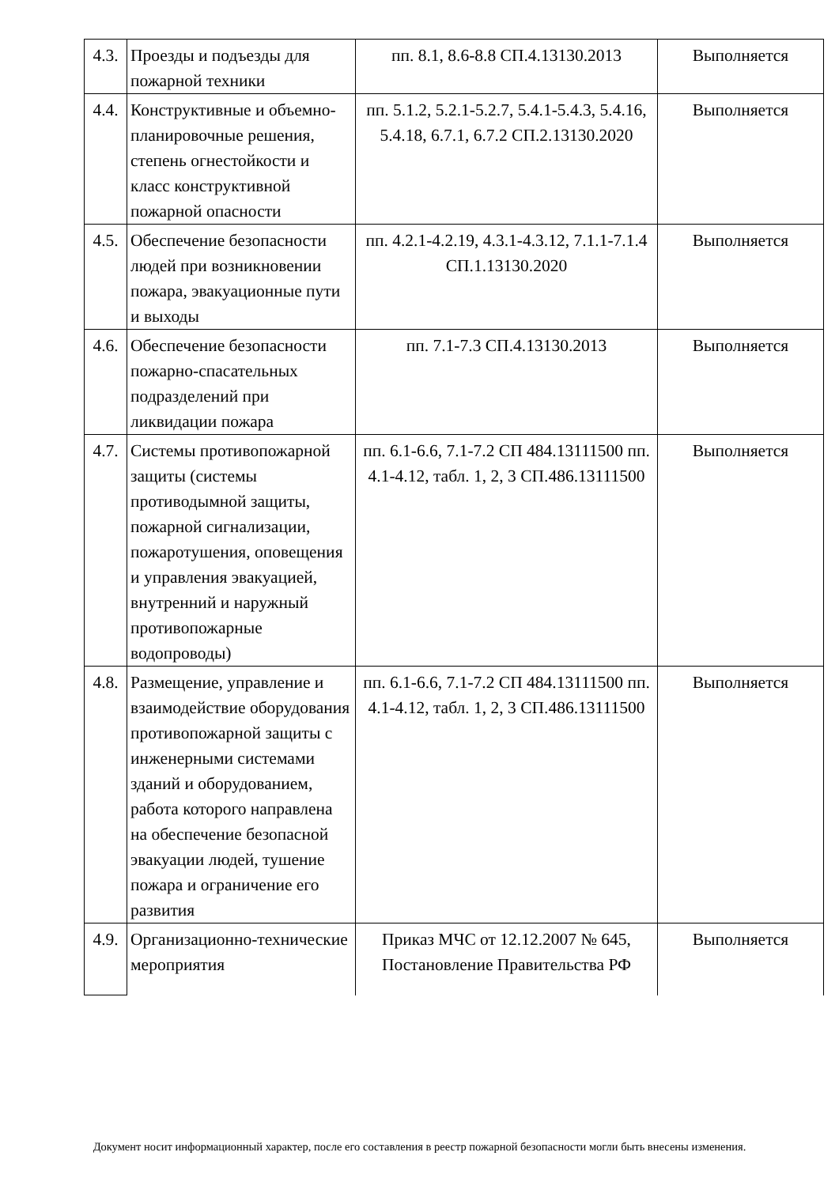| 4.3. | Проезды и подъезды для пожарной техники | пп. 8.1, 8.6-8.8 СП.4.13130.2013 | Выполняется |
| 4.4. | Конструктивные и объемно-планировочные решения, степень огнестойкости и класс конструктивной пожарной опасности | пп. 5.1.2, 5.2.1-5.2.7, 5.4.1-5.4.3, 5.4.16, 5.4.18, 6.7.1, 6.7.2 СП.2.13130.2020 | Выполняется |
| 4.5. | Обеспечение безопасности людей при возникновении пожара, эвакуационные пути и выходы | пп. 4.2.1-4.2.19, 4.3.1-4.3.12, 7.1.1-7.1.4 СП.1.13130.2020 | Выполняется |
| 4.6. | Обеспечение безопасности пожарно-спасательных подразделений при ликвидации пожара | пп. 7.1-7.3 СП.4.13130.2013 | Выполняется |
| 4.7. | Системы противопожарной защиты (системы противодымной защиты, пожарной сигнализации, пожаротушения, оповещения и управления эвакуацией, внутренний и наружный противопожарные водопроводы) | пп. 6.1-6.6, 7.1-7.2 СП 484.13111500 пп. 4.1-4.12, табл. 1, 2, 3 СП.486.13111500 | Выполняется |
| 4.8. | Размещение, управление и взаимодействие оборудования противопожарной защиты с инженерными системами зданий и оборудованием, работа которого направлена на обеспечение безопасной эвакуации людей, тушение пожара и ограничение его развития | пп. 6.1-6.6, 7.1-7.2 СП 484.13111500 пп. 4.1-4.12, табл. 1, 2, 3 СП.486.13111500 | Выполняется |
| 4.9. | Организационно-технические мероприятия | Приказ МЧС от 12.12.2007 № 645, Постановление Правительства РФ | Выполняется |
Документ носит информационный характер, после его составления в реестр пожарной безопасности могли быть внесены изменения.